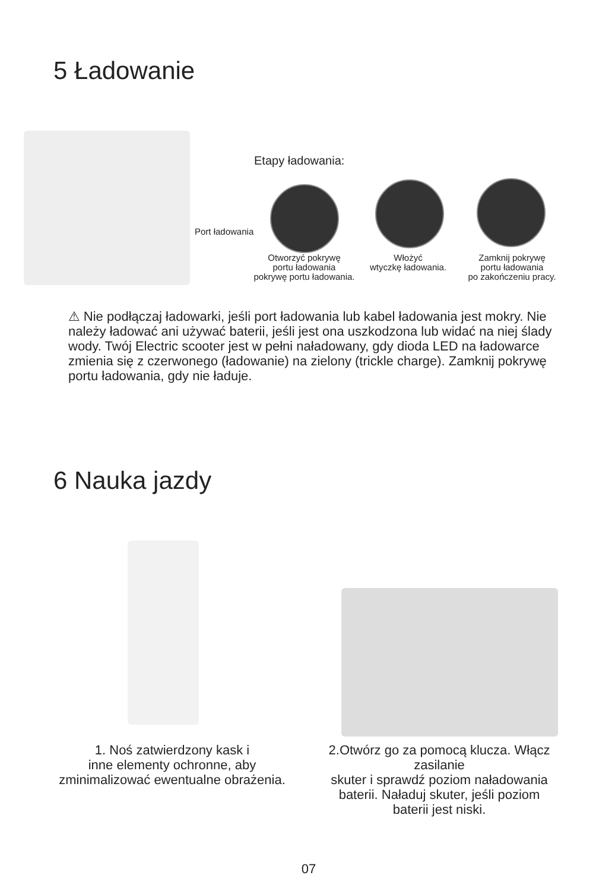5 Ładowanie
Port ładowania
Etapy ładowania:
Otworzyć pokrywę
portu ładowania
pokrywę portu ładowania.
Włożyć
wtyczkę ładowania.
Zamknij pokrywę
portu ładowania
po zakończeniu pracy.
⚠ Nie podłączaj ładowarki, jeśli port ładowania lub kabel ładowania jest mokry. Nie należy ładować ani używać baterii, jeśli jest ona uszkodzona lub widać na niej ślady wody. Twój Electric scooter jest w pełni naładowany, gdy dioda LED na ładowarce zmienia się z czerwonego (ładowanie) na zielony (trickle charge). Zamknij pokrywę portu ładowania, gdy nie ładuje.
6 Nauka jazdy
1. Noś zatwierdzony kask i
inne elementy ochronne, aby
zminimalizować ewentualne obrażenia.
2.Otwórz go za pomocą klucza. Włącz zasilanie
skuter i sprawdź poziom naładowania baterii. Naładuj skuter, jeśli poziom baterii jest niski.
07